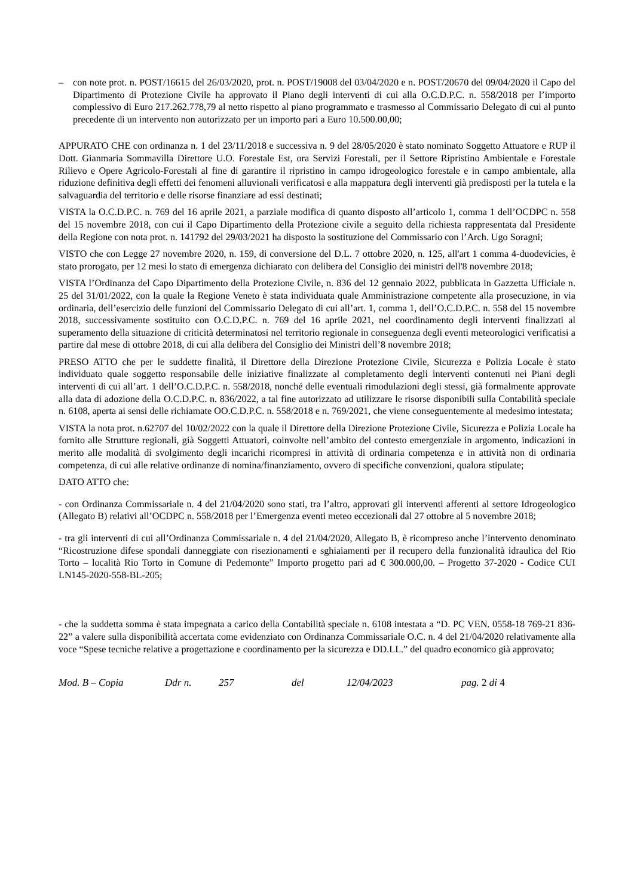– con note prot. n. POST/16615 del 26/03/2020, prot. n. POST/19008 del 03/04/2020 e n. POST/20670 del 09/04/2020 il Capo del Dipartimento di Protezione Civile ha approvato il Piano degli interventi di cui alla O.C.D.P.C. n. 558/2018 per l’importo complessivo di Euro 217.262.778,79 al netto rispetto al piano programmato e trasmesso al Commissario Delegato di cui al punto precedente di un intervento non autorizzato per un importo pari a Euro 10.500.00,00;
APPURATO CHE con ordinanza n. 1 del 23/11/2018 e successiva n. 9 del 28/05/2020 è stato nominato Soggetto Attuatore e RUP il Dott. Gianmaria Sommavilla Direttore U.O. Forestale Est, ora Servizi Forestali, per il Settore Ripristino Ambientale e Forestale Rilievo e Opere Agricolo-Forestali al fine di garantire il ripristino in campo idrogeologico forestale e in campo ambientale, alla riduzione definitiva degli effetti dei fenomeni alluvionali verificatosi e alla mappatura degli interventi già predisposti per la tutela e la salvaguardia del territorio e delle risorse finanziare ad essi destinati;
VISTA la O.C.D.P.C. n. 769 del 16 aprile 2021, a parziale modifica di quanto disposto all’articolo 1, comma 1 dell’OCDPC n. 558 del 15 novembre 2018, con cui il Capo Dipartimento della Protezione civile a seguito della richiesta rappresentata dal Presidente della Regione con nota prot. n. 141792 del 29/03/2021 ha disposto la sostituzione del Commissario con l’Arch. Ugo Soragni;
VISTO che con Legge 27 novembre 2020, n. 159, di conversione del D.L. 7 ottobre 2020, n. 125, all'art 1 comma 4-duodevicies, è stato prorogato, per 12 mesi lo stato di emergenza dichiarato con delibera del Consiglio dei ministri dell'8 novembre 2018;
VISTA l’Ordinanza del Capo Dipartimento della Protezione Civile, n. 836 del 12 gennaio 2022, pubblicata in Gazzetta Ufficiale n. 25 del 31/01/2022, con la quale la Regione Veneto è stata individuata quale Amministrazione competente alla prosecuzione, in via ordinaria, dell’esercizio delle funzioni del Commissario Delegato di cui all’art. 1, comma 1, dell’O.C.D.P.C. n. 558 del 15 novembre 2018, successivamente sostituito con O.C.D.P.C. n. 769 del 16 aprile 2021, nel coordinamento degli interventi finalizzati al superamento della situazione di criticità determinatosi nel territorio regionale in conseguenza degli eventi meteorologici verificatisi a partire dal mese di ottobre 2018, di cui alla delibera del Consiglio dei Ministri dell’8 novembre 2018;
PRESO ATTO che per le suddette finalità, il Direttore della Direzione Protezione Civile, Sicurezza e Polizia Locale è stato individuato quale soggetto responsabile delle iniziative finalizzate al completamento degli interventi contenuti nei Piani degli interventi di cui all’art. 1 dell’O.C.D.P.C. n. 558/2018, nonché delle eventuali rimodulazioni degli stessi, già formalmente approvate alla data di adozione della O.C.D.P.C. n. 836/2022, a tal fine autorizzato ad utilizzare le risorse disponibili sulla Contabilità speciale n. 6108, aperta ai sensi delle richiamate OO.C.D.P.C. n. 558/2018 e n. 769/2021, che viene conseguentemente al medesimo intestata;
VISTA la nota prot. n.62707 del 10/02/2022 con la quale il Direttore della Direzione Protezione Civile, Sicurezza e Polizia Locale ha fornito alle Strutture regionali, già Soggetti Attuatori, coinvolte nell’ambito del contesto emergenziale in argomento, indicazioni in merito alle modalità di svolgimento degli incarichi ricompresi in attività di ordinaria competenza e in attività non di ordinaria competenza, di cui alle relative ordinanze di nomina/finanziamento, ovvero di specifiche convenzioni, qualora stipulate;
DATO ATTO che:
- con Ordinanza Commissariale n. 4 del 21/04/2020 sono stati, tra l’altro, approvati gli interventi afferenti al settore Idrogeologico (Allegato B) relativi all’OCDPC n. 558/2018 per l’Emergenza eventi meteo eccezionali dal 27 ottobre al 5 novembre 2018;
- tra gli interventi di cui all’Ordinanza Commissariale n. 4 del 21/04/2020, Allegato B, è ricompreso anche l’intervento denominato “Ricostruzione difese spondali danneggiate con risezionamenti e sghiaiamenti per il recupero della funzionalità idraulica del Rio Torto – località Rio Torto in Comune di Pedemonte” Importo progetto pari ad € 300.000,00. – Progetto 37-2020 - Codice CUI LN145-2020-558-BL-205;
- che la suddetta somma è stata impegnata a carico della Contabilità speciale n. 6108 intestata a “D. PC VEN. 0558-18 769-21 836-22” a valere sulla disponibilità accertata come evidenziato con Ordinanza Commissariale O.C. n. 4 del 21/04/2020 relativamente alla voce “Spese tecniche relative a progettazione e coordinamento per la sicurezza e DD.LL.” del quadro economico già approvato;
Mod. B – Copia Ddr n. 257 del 12/04/2023 pag. 2 di 4